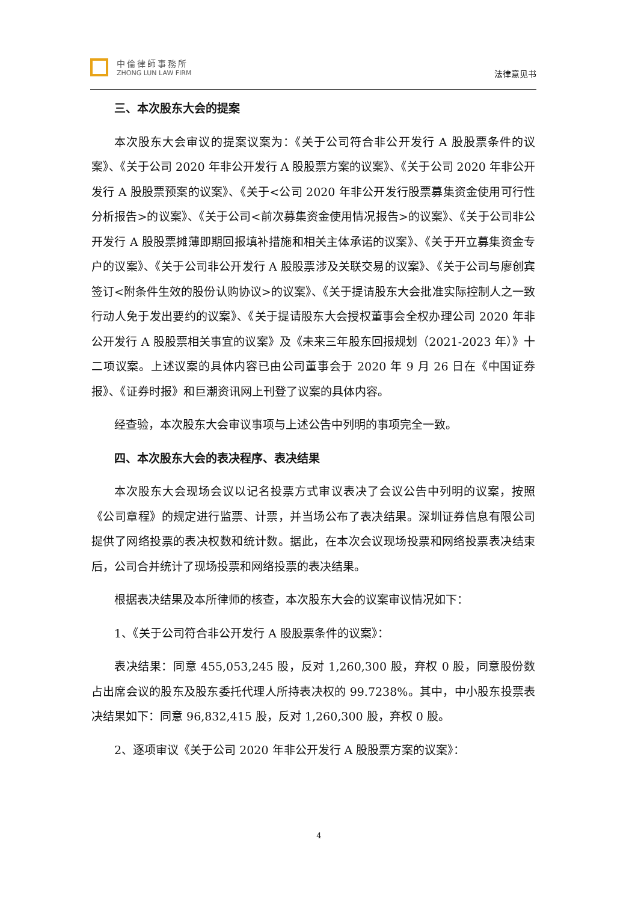中倫律師事務所
ZHONG LUN LAW FIRM
法律意见书
三、本次股东大会的提案
本次股东大会审议的提案议案为：《关于公司符合非公开发行 A 股股票条件的议案》、《关于公司 2020 年非公开发行 A 股股票方案的议案》、《关于公司 2020 年非公开发行 A 股股票预案的议案》、《关于<公司 2020 年非公开发行股票募集资金使用可行性分析报告>的议案》、《关于公司<前次募集资金使用情况报告>的议案》、《关于公司非公开发行 A 股股票摊薄即期回报填补措施和相关主体承诺的议案》、《关于开立募集资金专户的议案》、《关于公司非公开发行 A 股股票涉及关联交易的议案》、《关于公司与廖创宾签订<附条件生效的股份认购协议>的议案》、《关于提请股东大会批准实际控制人之一致行动人免于发出要约的议案》、《关于提请股东大会授权董事会全权办理公司 2020 年非公开发行 A 股股票相关事宜的议案》及《未来三年股东回报规划（2021-2023 年）》十二项议案。上述议案的具体内容已由公司董事会于 2020 年 9 月 26 日在《中国证券报》、《证券时报》和巨潮资讯网上刊登了议案的具体内容。
经查验，本次股东大会审议事项与上述公告中列明的事项完全一致。
四、本次股东大会的表决程序、表决结果
本次股东大会现场会议以记名投票方式审议表决了会议公告中列明的议案，按照《公司章程》的规定进行监票、计票，并当场公布了表决结果。深圳证券信息有限公司提供了网络投票的表决权数和统计数。据此，在本次会议现场投票和网络投票表决结束后，公司合并统计了现场投票和网络投票的表决结果。
根据表决结果及本所律师的核查，本次股东大会的议案审议情况如下：
1、《关于公司符合非公开发行 A 股股票条件的议案》：
表决结果：同意 455,053,245 股，反对 1,260,300 股，弃权 0 股，同意股份数占出席会议的股东及股东委托代理人所持表决权的 99.7238%。其中，中小股东投票表决结果如下：同意 96,832,415 股，反对 1,260,300 股，弃权 0 股。
2、逐项审议《关于公司 2020 年非公开发行 A 股股票方案的议案》：
4